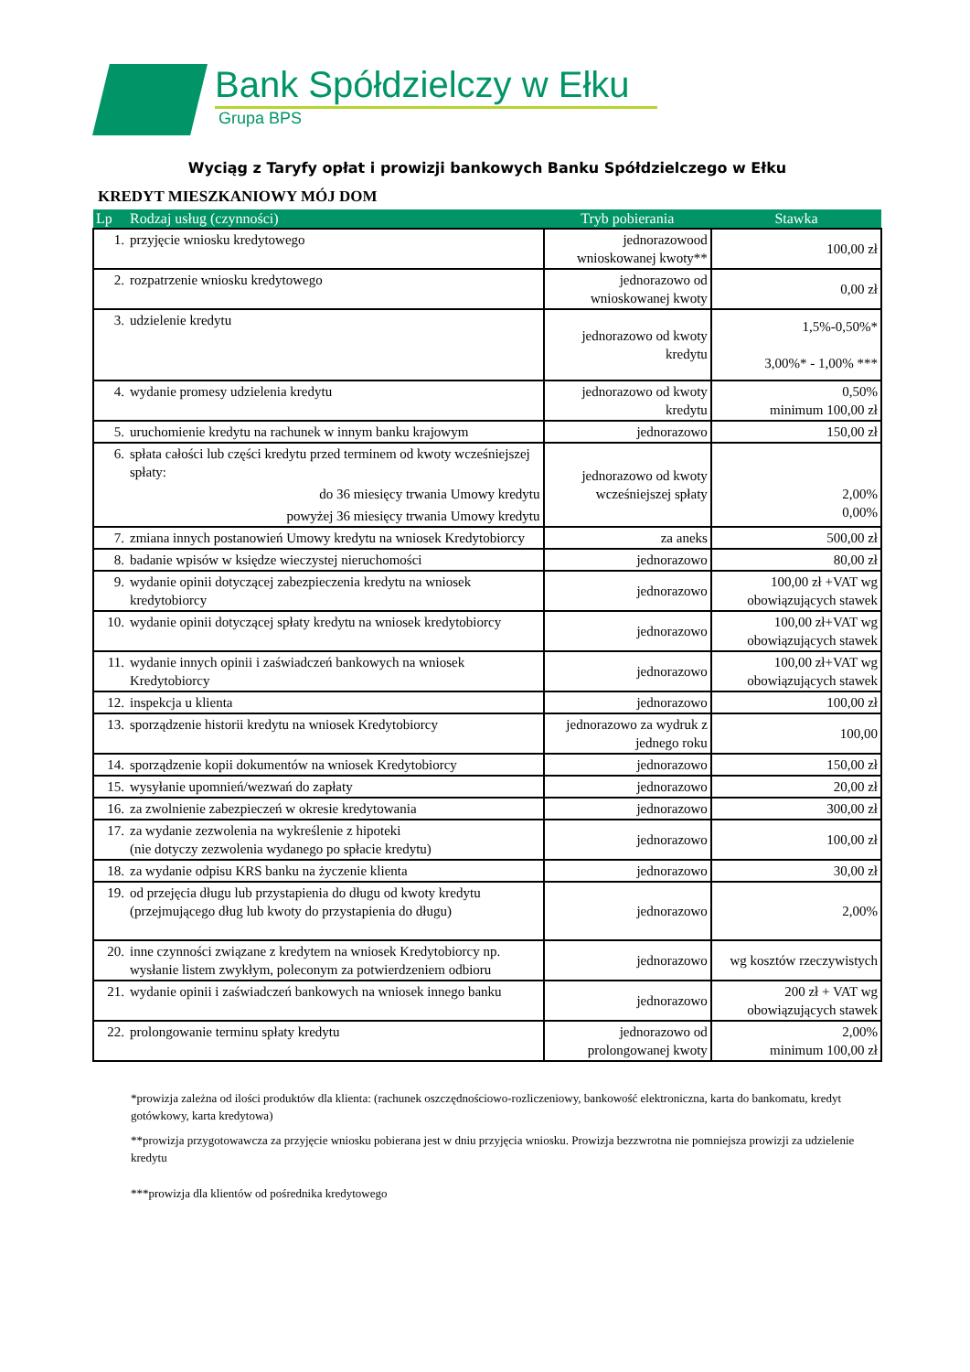Bank Spółdzielczy w Ełku
Grupa BPS
Wyciąg z Taryfy opłat i prowizji bankowych Banku Spółdzielczego w Ełku
KREDYT MIESZKANIOWY MÓJ DOM
| Lp | Rodzaj usług (czynności) | Tryb pobierania | Stawka |
| --- | --- | --- | --- |
| 1. | przyjęcie wniosku kredytowego | jednorazowood wnioskowanej kwoty** | 100,00 zł |
| 2. | rozpatrzenie wniosku kredytowego | jednorazowo od wnioskowanej kwoty | 0,00 zł |
| 3. | udzielenie kredytu | jednorazowo od kwoty kredytu | 1,5%-0,50%* 3,00%* - 1,00% *** |
| 4. | wydanie promesy udzielenia kredytu | jednorazowo od kwoty kredytu | 0,50% minimum 100,00 zł |
| 5. | uruchomienie kredytu na rachunek w innym banku krajowym | jednorazowo | 150,00 zł |
| 6. | spłata całości lub części kredytu przed terminem od kwoty wcześniejszej spłaty: do 36 miesięcy trwania Umowy kredytu powyżej 36 miesięcy trwania Umowy kredytu | jednorazowo od kwoty wcześniejszej spłaty | 2,00% 0,00% |
| 7. | zmiana innych postanowień Umowy kredytu na wniosek Kredytobiorcy | za aneks | 500,00 zł |
| 8. | badanie wpisów w księdze wieczystej nieruchomości | jednorazowo | 80,00 zł |
| 9. | wydanie opinii dotyczącej zabezpieczenia kredytu na wniosek kredytobiorcy | jednorazowo | 100,00 zł +VAT wg obowiązujących stawek |
| 10. | wydanie opinii dotyczącej spłaty kredytu na wniosek kredytobiorcy | jednorazowo | 100,00 zł+VAT wg obowiązujących stawek |
| 11. | wydanie innych opinii i zaświadczeń bankowych na wniosek Kredytobiorcy | jednorazowo | 100,00 zł+VAT wg obowiązujących stawek |
| 12. | inspekcja u klienta | jednorazowo | 100,00 zł |
| 13. | sporządzenie historii kredytu na wniosek Kredytobiorcy | jednorazowo za wydruk z jednego roku | 100,00 |
| 14. | sporządzenie kopii dokumentów na wniosek Kredytobiorcy | jednorazowo | 150,00 zł |
| 15. | wysyłanie upomnień/wezwań do zapłaty | jednorazowo | 20,00 zł |
| 16. | za zwolnienie zabezpieczeń w okresie kredytowania | jednorazowo | 300,00 zł |
| 17. | za wydanie zezwolenia na wykreślenie z hipoteki (nie dotyczy zezwolenia wydanego po spłacie kredytu) | jednorazowo | 100,00 zł |
| 18. | za wydanie odpisu KRS banku na życzenie klienta | jednorazowo | 30,00 zł |
| 19. | od przejęcia długu lub przystapienia do długu od kwoty kredytu (przejmującego dług lub kwoty do przystapienia do długu) | jednorazowo | 2,00% |
| 20. | inne czynności związane z kredytem na wniosek Kredytobiorcy np. wysłanie listem zwykłym, poleconym za potwierdzeniem odbioru | jednorazowo | wg kosztów rzeczywistych |
| 21. | wydanie opinii i zaświadczeń bankowych na wniosek innego banku | jednorazowo | 200 zł + VAT wg obowiązujących stawek |
| 22. | prolongowanie terminu spłaty kredytu | jednorazowo od prolongowanej kwoty | 2,00% minimum 100,00 zł |
*prowizja zależna od ilości produktów dla klienta: (rachunek oszczędnościowo-rozliczeniowy, bankowość elektroniczna, karta do bankomatu, kredyt gotówkowy, karta kredytowa)
**prowizja przygotowawcza za przyjęcie wniosku pobierana jest w dniu przyjęcia wniosku. Prowizja bezzwrotna nie pomniejsza prowizji za udzielenie kredytu
***prowizja dla klientów od pośrednika kredytowego